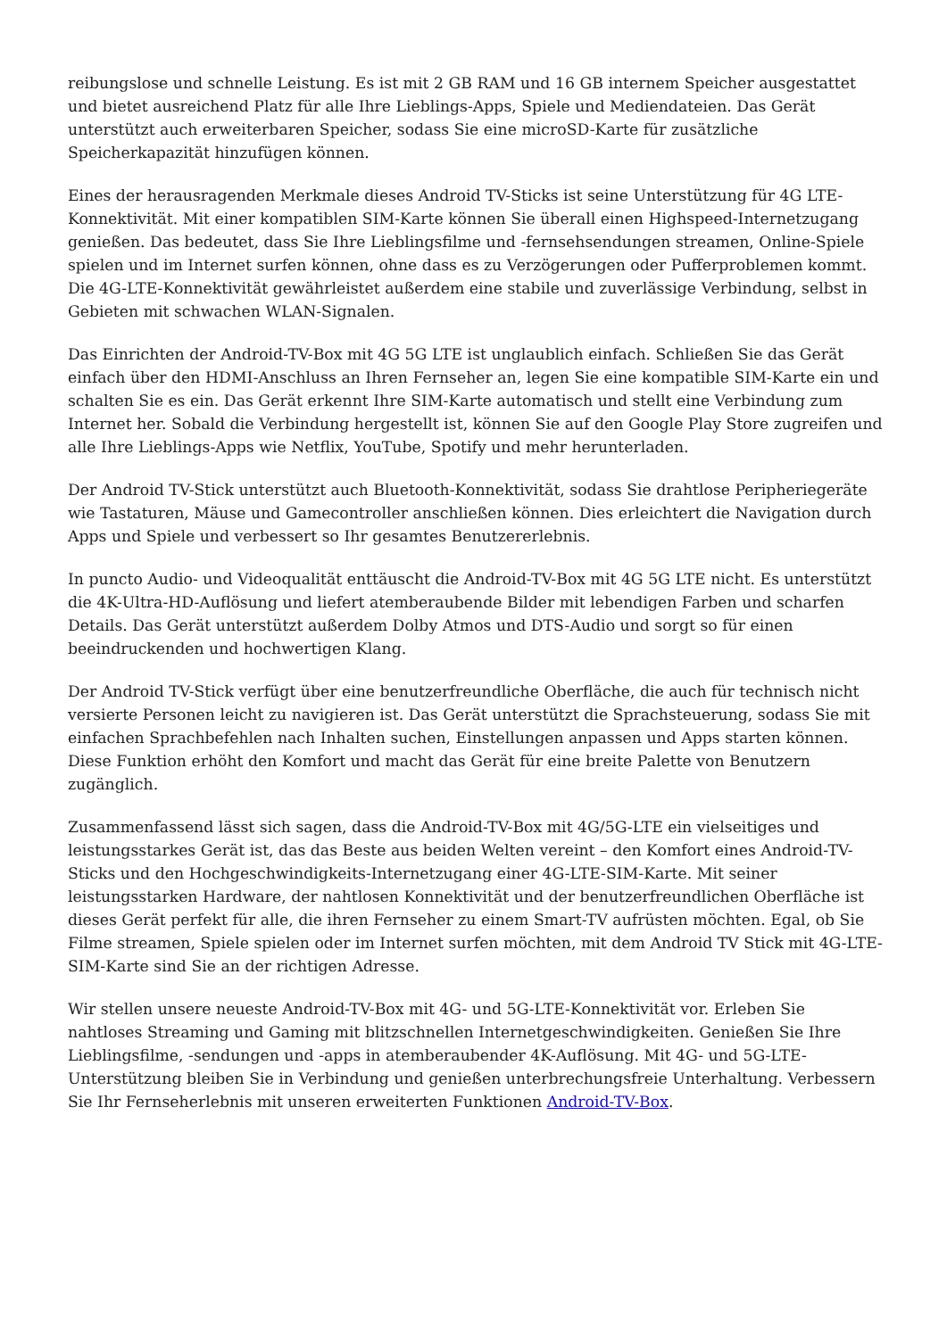reibungslose und schnelle Leistung. Es ist mit 2 GB RAM und 16 GB internem Speicher ausgestattet und bietet ausreichend Platz für alle Ihre Lieblings-Apps, Spiele und Mediendateien. Das Gerät unterstützt auch erweiterbaren Speicher, sodass Sie eine microSD-Karte für zusätzliche Speicherkapazität hinzufügen können.
Eines der herausragenden Merkmale dieses Android TV-Sticks ist seine Unterstützung für 4G LTE-Konnektivität. Mit einer kompatiblen SIM-Karte können Sie überall einen Highspeed-Internetzugang genießen. Das bedeutet, dass Sie Ihre Lieblingsfilme und -fernsehsendungen streamen, Online-Spiele spielen und im Internet surfen können, ohne dass es zu Verzögerungen oder Pufferproblemen kommt. Die 4G-LTE-Konnektivität gewährleistet außerdem eine stabile und zuverlässige Verbindung, selbst in Gebieten mit schwachen WLAN-Signalen.
Das Einrichten der Android-TV-Box mit 4G 5G LTE ist unglaublich einfach. Schließen Sie das Gerät einfach über den HDMI-Anschluss an Ihren Fernseher an, legen Sie eine kompatible SIM-Karte ein und schalten Sie es ein. Das Gerät erkennt Ihre SIM-Karte automatisch und stellt eine Verbindung zum Internet her. Sobald die Verbindung hergestellt ist, können Sie auf den Google Play Store zugreifen und alle Ihre Lieblings-Apps wie Netflix, YouTube, Spotify und mehr herunterladen.
Der Android TV-Stick unterstützt auch Bluetooth-Konnektivität, sodass Sie drahtlose Peripheriegeräte wie Tastaturen, Mäuse und Gamecontroller anschließen können. Dies erleichtert die Navigation durch Apps und Spiele und verbessert so Ihr gesamtes Benutzererlebnis.
In puncto Audio- und Videoqualität enttäuscht die Android-TV-Box mit 4G 5G LTE nicht. Es unterstützt die 4K-Ultra-HD-Auflösung und liefert atemberaubende Bilder mit lebendigen Farben und scharfen Details. Das Gerät unterstützt außerdem Dolby Atmos und DTS-Audio und sorgt so für einen beeindruckenden und hochwertigen Klang.
Der Android TV-Stick verfügt über eine benutzerfreundliche Oberfläche, die auch für technisch nicht versierte Personen leicht zu navigieren ist. Das Gerät unterstützt die Sprachsteuerung, sodass Sie mit einfachen Sprachbefehlen nach Inhalten suchen, Einstellungen anpassen und Apps starten können. Diese Funktion erhöht den Komfort und macht das Gerät für eine breite Palette von Benutzern zugänglich.
Zusammenfassend lässt sich sagen, dass die Android-TV-Box mit 4G/5G-LTE ein vielseitiges und leistungsstarkes Gerät ist, das das Beste aus beiden Welten vereint – den Komfort eines Android-TV-Sticks und den Hochgeschwindigkeits-Internetzugang einer 4G-LTE-SIM-Karte. Mit seiner leistungsstarken Hardware, der nahtlosen Konnektivität und der benutzerfreundlichen Oberfläche ist dieses Gerät perfekt für alle, die ihren Fernseher zu einem Smart-TV aufrüsten möchten. Egal, ob Sie Filme streamen, Spiele spielen oder im Internet surfen möchten, mit dem Android TV Stick mit 4G-LTE-SIM-Karte sind Sie an der richtigen Adresse.
Wir stellen unsere neueste Android-TV-Box mit 4G- und 5G-LTE-Konnektivität vor. Erleben Sie nahtloses Streaming und Gaming mit blitzschnellen Internetgeschwindigkeiten. Genießen Sie Ihre Lieblingsfilme, -sendungen und -apps in atemberaubender 4K-Auflösung. Mit 4G- und 5G-LTE-Unterstützung bleiben Sie in Verbindung und genießen unterbrechungsfreie Unterhaltung. Verbessern Sie Ihr Fernseherlebnis mit unseren erweiterten Funktionen Android-TV-Box.